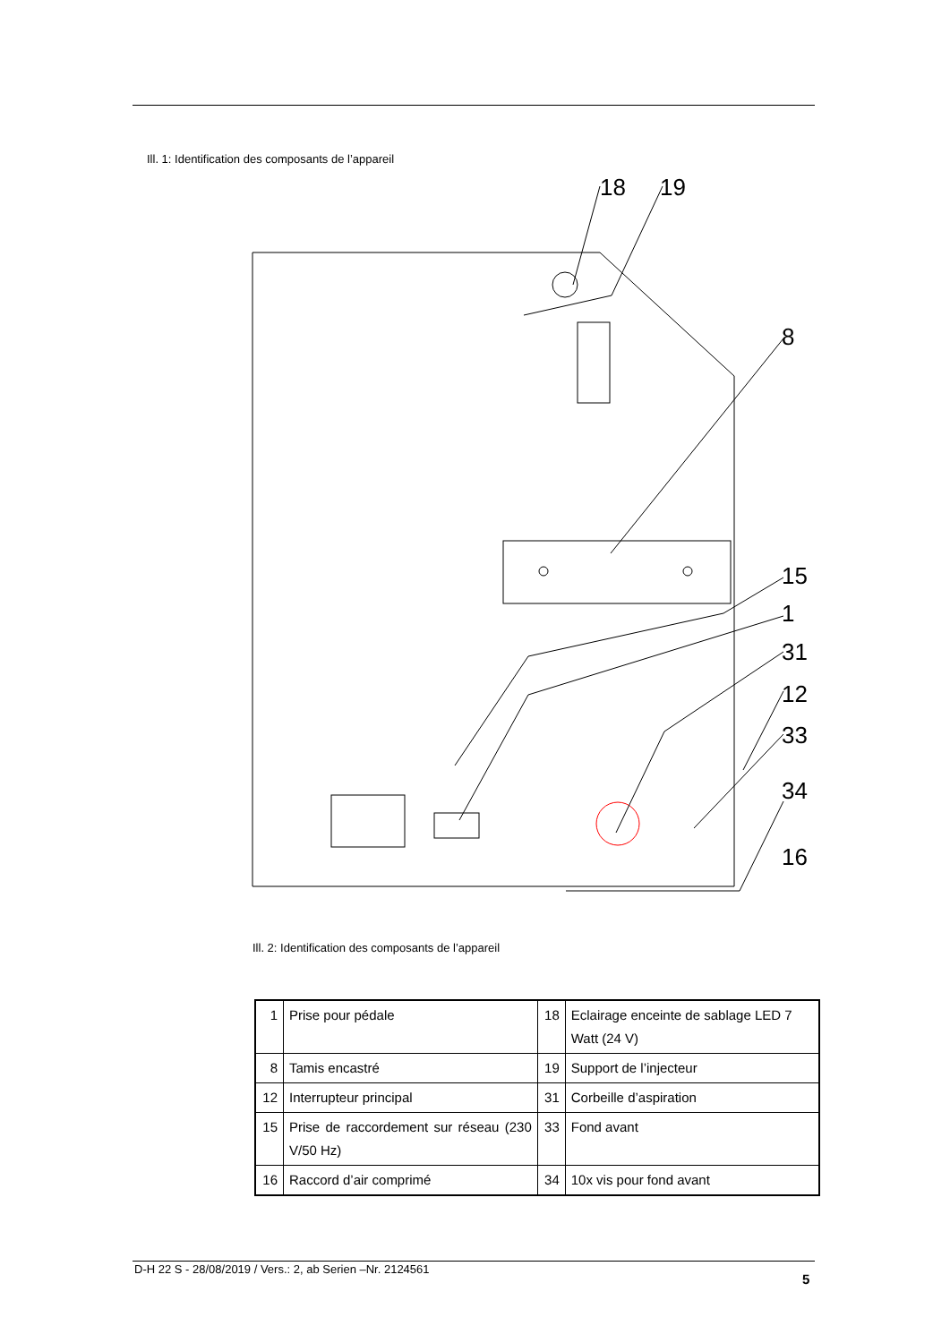Ill. 1: Identification des composants de l’appareil
18
19
8
15
1
31
12
33
34
16
Ill. 2: Identification des composants de l’appareil
| 1 | Prise pour pédale | 18 | Eclairage enceinte de sablage LED 7 Watt (24 V) |
| 8 | Tamis encastré | 19 | Support de l’injecteur |
| 12 | Interrupteur principal | 31 | Corbeille d’aspiration |
| 15 | Prise de raccordement sur réseau (230 V/50 Hz) | 33 | Fond avant |
| 16 | Raccord d’air comprimé | 34 | 10x vis pour fond avant |
D-H 22 S - 28/08/2019 / Vers.: 2, ab Serien –Nr. 2124561
5